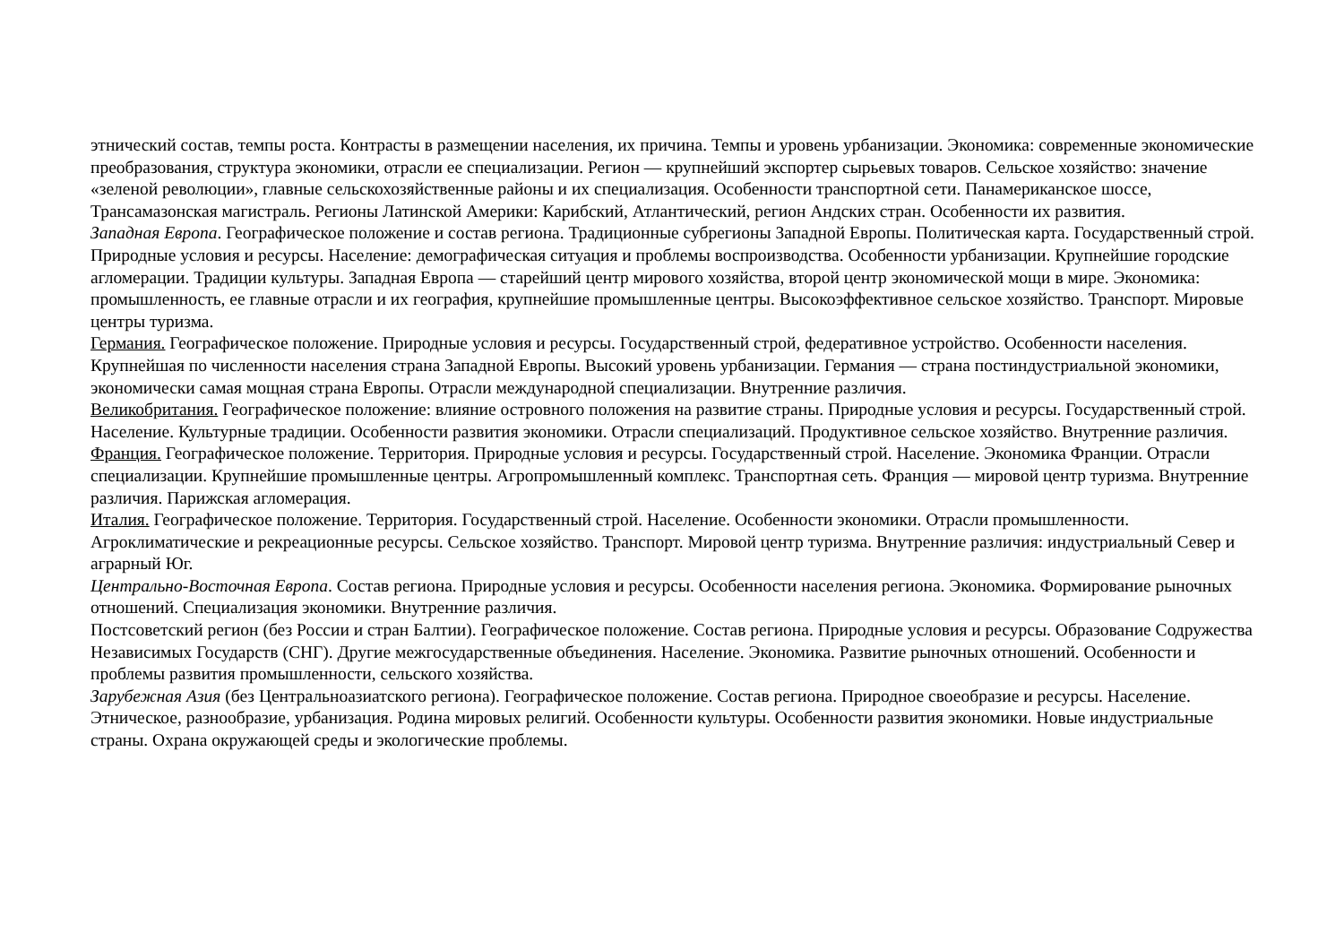этнический состав, темпы роста. Контрасты в размещении населения, их причина. Темпы и уровень урбанизации. Экономика: современные экономические преобразования, структура экономики, отрасли ее специализации. Регион — крупнейший экспортер сырьевых товаров. Сельское хозяйство: значение «зеленой революции», главные сельскохозяйственные районы и их специализация. Особенности транспортной сети. Панамериканское шоссе, Трансамазонская магистраль. Регионы Латинской Америки: Карибский, Атлантический, регион Андских стран. Особенности их развития.
Западная Европа. Географическое положение и состав региона. Традиционные субрегионы Западной Европы. Политическая карта. Государственный строй. Природные условия и ресурсы. Население: демографическая ситуация и проблемы воспроизводства. Особенности урбанизации. Крупнейшие городские агломерации. Традиции культуры. Западная Европа — старейший центр мирового хозяйства, второй центр экономической мощи в мире. Экономика: промышленность, ее главные отрасли и их география, крупнейшие промышленные центры. Высокоэффективное сельское хозяйство. Транспорт. Мировые центры туризма.
Германия. Географическое положение. Природные условия и ресурсы. Государственный строй, федеративное устройство. Особенности населения. Крупнейшая по численности населения страна Западной Европы. Высокий уровень урбанизации. Германия — страна постиндустриальной экономики, экономически самая мощная страна Европы. Отрасли международной специализации. Внутренние различия.
Великобритания. Географическое положение: влияние островного положения на развитие страны. Природные условия и ресурсы. Государственный строй. Население. Культурные традиции. Особенности развития экономики. Отрасли специализаций. Продуктивное сельское хозяйство. Внутренние различия.
Франция. Географическое положение. Территория. Природные условия и ресурсы. Государственный строй. Население. Экономика Франции. Отрасли специализации. Крупнейшие промышленные центры. Агропромышленный комплекс. Транспортная сеть. Франция — мировой центр туризма. Внутренние различия. Парижская агломерация.
Италия. Географическое положение. Территория. Государственный строй. Население. Особенности экономики. Отрасли промышленности. Агроклиматические и рекреационные ресурсы. Сельское хозяйство. Транспорт. Мировой центр туризма. Внутренние различия: индустриальный Север и аграрный Юг.
Центрально-Восточная Европа. Состав региона. Природные условия и ресурсы. Особенности населения региона. Экономика. Формирование рыночных отношений. Специализация экономики. Внутренние различия.
Постсоветский регион (без России и стран Балтии). Географическое положение. Состав региона. Природные условия и ресурсы. Образование Содружества Независимых Государств (СНГ). Другие межгосударственные объединения. Население. Экономика. Развитие рыночных отношений. Особенности и проблемы развития промышленности, сельского хозяйства.
Зарубежная Азия (без Центральноазиатского региона). Географическое положение. Состав региона. Природное своеобразие и ресурсы. Население. Этническое, разнообразие, урбанизация. Родина мировых религий. Особенности культуры. Особенности развития экономики. Новые индустриальные страны. Охрана окружающей среды и экологические проблемы.